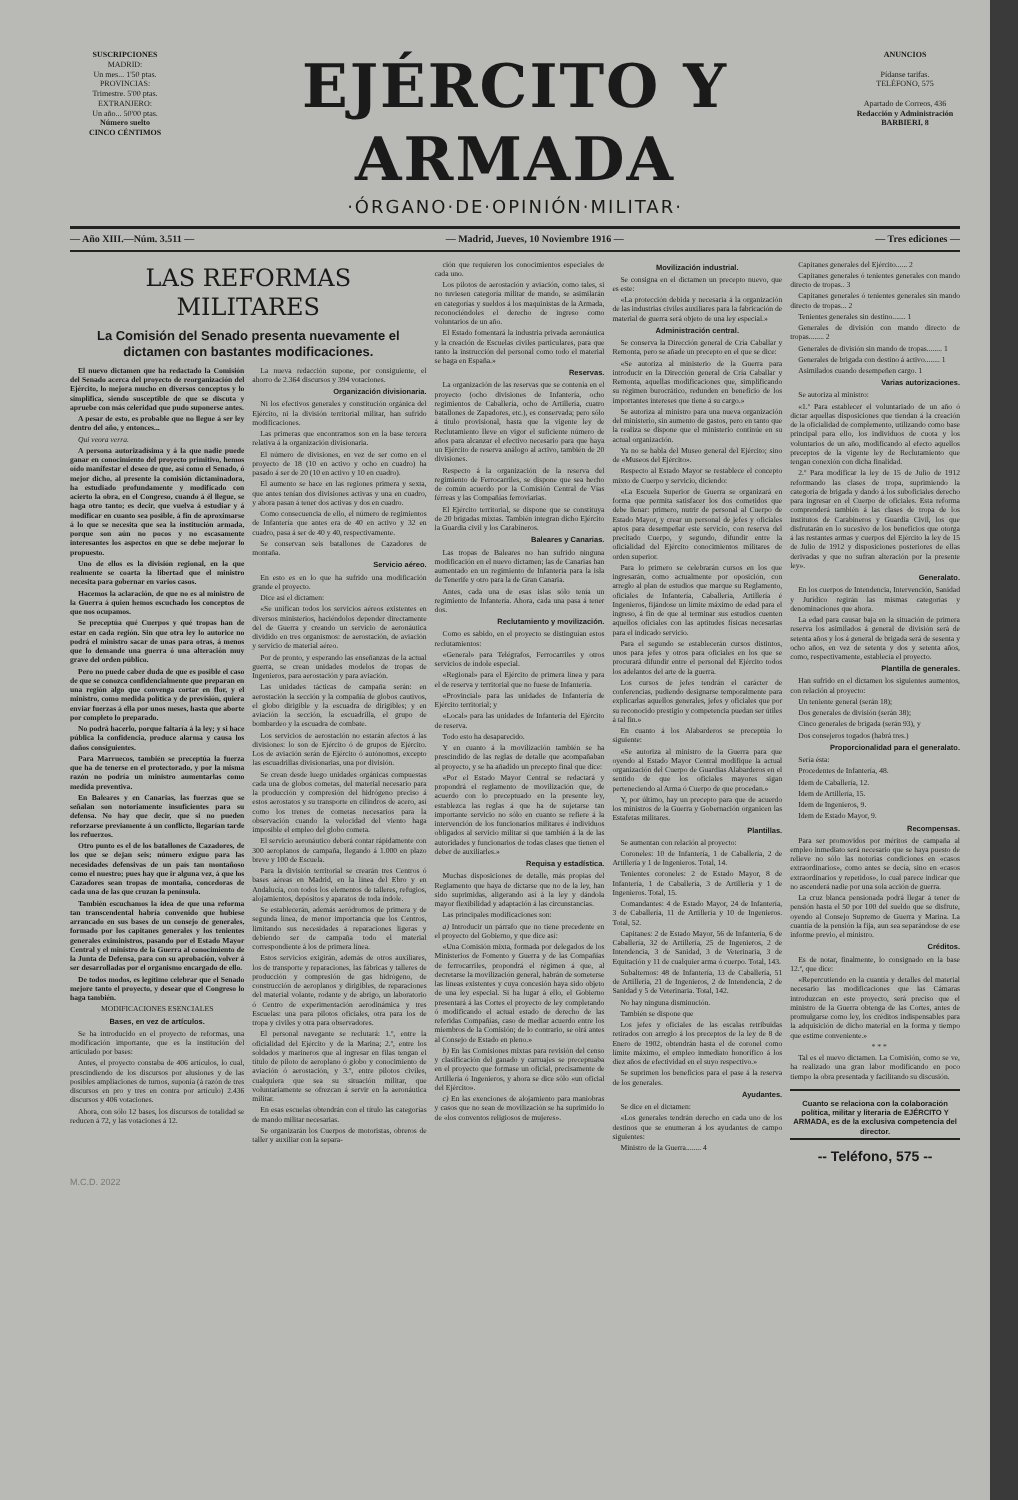SUSCRIPCIONES
MADRID:
Un mes... 1'50 ptas.
PROVINCIAS:
Trimestre. 5'00 ptas.
EXTRANJERO:
Un año... 50'00 ptas.
Número suelto
CINCO CÉNTIMOS
EJÉRCITO Y ARMADA
·ÓRGANO·DE·OPINIÓN·MILITAR·
ANUNCIOS
Pídanse tarifas.
TELÉFONO, 575
Apartado de Correos, 436
Redacción y Administración
BARBIERI, 8
— Año XIII.—Núm. 3.511 — — Madrid, Jueves, 10 Noviembre 1916 — — Tres ediciones —
LAS REFORMAS MILITARES
La Comisión del Senado presenta nuevamente el dictamen con bastantes modificaciones.
El nuevo dictamen que ha redactado la Comisión del Senado acerca del proyecto de reorganización del Ejército, lo mejora mucho en diversos conceptos y lo simplifica, siendo susceptible de que se discuta y apruebe con más celeridad que pudo suponerse antes.
A pesar de esto, es probable que no llegue á ser ley dentro del año, y entonces...
Qui veora verra.
A persona autorizadísima y á la que nadie puede ganar en conocimiento del proyecto primitivo, hemos oído manifestar el deseo de que, así como el Senado, ó mejor dicho, al presente la comisión dictaminadora, ha estudiado profundamente y modificado con acierto la obra, en el Congreso, cuando á él llegue, se haga otro tanto; es decir, que vuelva á estudiar y á modificar en cuanto sea posible, á fin de aproximarse á lo que se necesita que sea la institución armada, porque son aún no pocos y no escasamente interesantes los aspectos en que se debe mejorar lo propuesto.
Uno de ellos es la división regional, en la que realmente se coarta la libertad que el ministro necesita para gobernar en varios casos.
Hacemos la aclaración, de que no es al ministro de la Guerra á quien hemos escuchado los conceptos de que nos ocupamos.
Se preceptúa qué Cuerpos y qué tropas han de estar en cada región. Sin que otra ley lo autorice no podrá el ministro sacar de unas para otras, á menos que lo demande una guerra ó una alteración muy grave del orden público.
Pero no puede caber duda de que es posible el caso de que se conozca confidencialmente que preparan en una región algo que convenga cortar en flor, y el ministro, como medida política y de previsión, quiera enviar fuerzas á ella por unos meses, hasta que aborte por completo lo preparado.
No podrá hacerlo, porque faltaría á la ley; y si hace pública la confidencia, produce alarma y causa los daños consiguientes.
Para Marruecos, también se preceptúa la fuerza que ha de tenerse en el protectorado, y por la misma razón no podría un ministro aumentarlas como medida preventiva.
En Baleares y en Canarias, las fuerzas que se señalan son notoriamente insuficientes para su defensa. No hay que decir, que si no pueden reforzarse previamente á un conflicto, llegarían tarde los refuerzos.
Otro punto es el de los batallones de Cazadores, de los que se dejan seis; número exiguo para las necesidades defensivas de un país tan montañoso como el nuestro; pues hay que ir alguna vez, á que los Cazadores sean tropas de montaña, concedoras de cada una de las que cruzan la península.
También escuchamos la idea de que una reforma tan transcendental habría convenido que hubiese arrancado en sus bases de un consejo de generales, formado por los capitanes generales y los tenientes generales exiministros, pasando por el Estado Mayor Central y el ministro de la Guerra al conocimiento de la Junta de Defensa, para con su aprobación, volver á ser desarrolladas por el organismo encargado de ello.
De todos modos, es legítimo celebrar que el Senado mejore tanto el proyecto, y desear que el Congreso lo haga también.
MODIFICACIONES ESENCIALES
Bases, en vez de artículos.
Se ha introducido en el proyecto de reformas, una modificación importante, que es la institución del articulado por bases:
Antes, el proyecto constaba de 406 artículos, lo cual, prescindiendo de los discursos por alusiones y de las posibles ampliaciones de turnos, suponía (á razón de tres discursos en pro y tres en contra por artículo) 2.436 discursos y 406 votaciones.
Ahora, con sólo 12 bases, los discursos de totalidad se reducen á 72, y las votaciones á 12.
La nueva redacción supone, por consiguiente, el ahorro de 2.364 discursos y 394 votaciones.
Organización divisionaria.
Ni los efectivos generales y constitución orgánica del Ejército, ni la división territorial militar, han sufrido modificaciones.
Las primeras que encontramos son en la base tercera relativa á la organización divisionaria.
El número de divisiones, en vez de ser como en el proyecto de 18 (10 en activo y ocho en cuadro) ha pasado á ser de 20 (10 en activo y 10 en cuadro).
El aumento se hace en las regiones primera y sexta, que antes tenían dos divisiones activas y una en cuadro, y ahora pasan á tener dos activas y dos en cuadro.
Como consecuencia de ello, el número de regimientos de Infantería que antes era de 40 en activo y 32 en cuadro, pasa á ser de 40 y 40, respectivamente.
Se conservan seis batallones de Cazadores de montaña.
Servicio aéreo.
En esto es en lo que ha sufrido una modificación grande el proyecto.
Dice así el dictamen:
«Se unifican todos los servicios aéreos existentes en diversos ministerios, haciéndolos depender directamente del de Guerra y creando un servicio de aeronáutica dividido en tres organismos: de aerostación, de aviación y servicio de material aéreo.
Por de pronto, y esperando las enseñanzas de la actual guerra, se crean unidades modelos de tropas de Ingenieros, para aerostación y para aviación.
Las unidades tácticas de campaña serán: en aerostación la sección y la compañía de globos cautivos, el globo dirigible y la escuadra de dirigibles; y en aviación la sección, la escuadrilla, el grupo de bombardeo y la escuadra de combate.
Los servicios de aerostación no estarán afectos á las divisiones: lo son de Ejército ó de grupos de Ejército. Los de aviación serán de Ejército ó autónomos, excepto las escuadrillas divisionarias, una por división.
Se crean desde luego unidades orgánicas compuestas cada una de globos cometas, del material necesario para la producción y compresión del hidrógeno preciso á estos aerostatos y su transporte en cilindros de acero, así como los trenes de cometas necesarios para la observación cuando la velocidad del viento haga imposible el empleo del globo cometa.
El servicio aeronáutico deberá contar rápidamente con 300 aeroplanos de campaña, llegando á 1.000 en plazo breve y 100 de Escuela.
Para la división territorial se crearán tres Centros ó bases aéreas en Madrid, en la línea del Ebro y en Andalucía, con todos los elementos de talleres, refugios, alojamientos, depósitos y aparatos de toda índole.
Se establecerán, además aeródromos de primera y de segunda línea, de menor importancia que los Centros, limitando sus necesidades á reparaciones ligeras y debiendo ser de campaña todo el material correspondiente á los de primera línea.
Estos servicios exigirán, además de otros auxiliares, los de transporte y reparaciones, las fábricas y talleres de producción y compresión de gas hidrógeno, de construcción de aeroplanos y dirigibles, de reparaciones del material volante, rodante y de abrigo, un laboratorio ó Centro de experimentación aerodinámica y tres Escuelas: una para pilotos oficiales, otra para los de tropa y civiles y otra para observadores.
El personal navegante se reclutará: 1.º, entre la oficialidad del Ejército y de la Marina; 2.º, entre los soldados y marineros que al ingresar en filas tengan el título de piloto de aeroplano ó globo y conocimiento de aviación ó aerostación, y 3.º, entre pilotos civiles, cualquiera que sea su situación militar, que voluntariamente se ofrezcan á servir en la aeronáutica militar.
En esas escuelas obtendrán con el título las categorías de mando militar necesarias.
Se organizarán los Cuerpos de motoristas, obreros de taller y auxiliar con la separa-
ción que requieren los conocimientos especiales de cada uno.
Los pilotos de aerostación y aviación, como tales, si no tuviesen categoría militar de mando, se asimilarán en categorías y sueldos á los maquinistas de la Armada, reconociéndoles el derecho de ingreso como voluntarios de un año.
El Estado fomentará la industria privada aeronáutica y la creación de Escuelas civiles particulares, para que tanto la instrucción del personal como todo el material se haga en España.»
Reservas.
La organización de las reservas que se contenía en el proyecto (ocho divisiones de Infantería, ocho regimientos de Caballería, ocho de Artillería, cuatro batallones de Zapadores, etc.), es conservada; pero sólo á título provisional, hasta que la vigente ley de Reclutamiento lleve en vigor el suficiente número de años para alcanzar el efectivo necesario para que haya un Ejército de reserva análogo al activo, también de 20 divisiones.
Respecto á la organización de la reserva del regimiento de Ferrocarriles, se dispone que sea hecho de común acuerdo por la Comisión Central de Vías férreas y las Compañías ferroviarias.
El Ejército territorial, se dispone que se constituya de 20 brigadas mixtas. También integran dicho Ejército la Guardia civil y los Carabineros.
Baleares y Canarias.
Las tropas de Baleares no han sufrido ninguna modificación en el nuevo dictamen; las de Canarias han aumentado en un regimiento de Infantería para la isla de Tenerife y otro para la de Gran Canaria.
Antes, cada una de esas islas sólo tenía un regimiento de Infantería. Ahora, cada una pasa á tener dos.
Reclutamiento y movilización.
Como es sabido, en el proyecto se distinguían estos reclutamientos:
«General» para Telégrafos, Ferrocarriles y otros servicios de índole especial.
«Regional» para el Ejército de primera línea y para el de reserva y territorial que no fuese de Infantería.
«Provincial» para las unidades de Infantería de Ejército territorial; y
«Local» para las unidades de Infantería del Ejército de reserva.
Todo esto ha desaparecido.
Y en cuanto á la movilización también se ha prescindido de las reglas de detalle que acompañaban al proyecto, y se ha añadido un precepto final que dice:
«Por el Estado Mayor Central se redactará y propondrá el reglamento de movilización que, de acuerdo con lo preceptuado en la presente ley, establezca las reglas á que ha de sujetarse tan importante servicio no sólo en cuanto se refiere á la intervención de los funcionarios militares é individuos obligados al servicio militar si que también á la de las autoridades y funcionarios de todas clases que tienen el deber de auxiliarles.»
Requisa y estadística.
Muchas disposiciones de detalle, más propias del Reglamento que haya de dictarse que no de la ley, han sido suprimidas, aligerando así á la ley y dándola mayor flexibilidad y adaptación á las circunstancias.
Las principales modificaciones son:
a) Introducir un párrafo que no tiene precedente en el proyecto del Gobierno, y que dice así:
«Una Comisión mixta, formada por delegados de los Ministerios de Fomento y Guerra y de las Compañías de ferrocarriles, propondrá el régimen á que, al decretarse la movilización general, habrán de someterse las líneas existentes y cuya concesión haya sido objeto de una ley especial. Si ha lugar á ello, el Gobierno presentará á las Cortes el proyecto de ley completando ó modificando el actual estado de derecho de las referidas Compañías, caso de mediar acuerdo entre los miembros de la Comisión; de lo contrario, se oirá antes al Consejo de Estado en pleno.»
b) En las Comisiones mixtas para revisión del censo y clasificación del ganado y carruajes se preceptuaba en el proyecto que formase un oficial, precisamente de Artillería ó Ingenieros, y ahora se dice sólo «un oficial del Ejército».
c) En las exenciones de alojamiento para maniobras y casos que no sean de movilización se ha suprimido lo de «los conventos religiosos de mujeres».
Movilización industrial.
Se consigna en el dictamen un precepto nuevo, que es este:
«La protección debida y necesaria á la organización de las industrias civiles auxiliares para la fabricación de material de guerra será objeto de una ley especial.»
Administración central.
Se conserva la Dirección general de Cría Caballar y Remonta, pero se añade un precepto en el que se dice:
«Se autoriza al ministerio de la Guerra para introducir en la Dirección general de Cría Caballar y Remonta, aquellas modificaciones que, simplificando su régimen burocrático, redunden en beneficio de los importantes intereses que tiene á su cargo.»
Se autoriza al ministro para una nueva organización del ministerio, sin aumento de gastos, pero en tanto que la realiza se dispone que el ministerio continúe en su actual organización.
Ya no se habla del Museo general del Ejército; sino de «Museos del Ejército».
Respecto al Estado Mayor se restablece el concepto mixto de Cuerpo y servicio, diciendo:
«La Escuela Superior de Guerra se organizará en forma que permita satisfacer los dos cometidos que debe llenar: primero, nutrir de personal al Cuerpo de Estado Mayor, y crear un personal de jefes y oficiales aptos para desempeñar este servicio, con reserva del precitado Cuerpo, y segundo, difundir entre la oficialidad del Ejército conocimientos militares de orden superior.
Para lo primero se celebrarán cursos en los que ingresarán, como actualmente por oposición, con arreglo al plan de estudios que marque su Reglamento, oficiales de Infantería, Caballería, Artillería é Ingenieros, fijándose un límite máximo de edad para el ingreso, á fin de que al terminar sus estudios cuenten aquellos oficiales con las aptitudes físicas necesarias para el indicado servicio.
Para el segundo se establecerán cursos distintos, unos para jefes y otros para oficiales en los que se procurará difundir entre el personal del Ejército todos los adelantos del arte de la guerra.
Los cursos de jefes tendrán el carácter de conferencias, pudiendo designarse temporalmente para explicarlas aquellos generales, jefes y oficiales que por su reconocido prestigio y competencia puedan ser útiles á tal fin.»
En cuanto á los Alabarderos se preceptúa lo siguiente:
«Se autoriza al ministro de la Guerra para que oyendo al Estado Mayor Central modifique la actual organización del Cuerpo de Guardias Alabarderos en el sentido de que los oficiales mayores sigan perteneciendo al Arma ó Cuerpo de que procedan.»
Y, por último, hay un precepto para que de acuerdo los ministros de la Guerra y Gobernación organicen las Estafetas militares.
Plantillas.
Se aumentan con relación al proyecto:
Coroneles: 10 de Infantería, 1 de Caballería, 2 de Artillería y 1 de Ingenieros. Total, 14.
Tenientes coroneles: 2 de Estado Mayor, 8 de Infantería, 1 de Caballería, 3 de Artillería y 1 de Ingenieros. Total, 15.
Comandantes: 4 de Estado Mayor, 24 de Infantería, 3 de Caballería, 11 de Artillería y 10 de Ingenieros. Total, 52.
Capitanes: 2 de Estado Mayor, 56 de Infantería, 6 de Caballería, 32 de Artillería, 25 de Ingenieros, 2 de Intendencia, 3 de Sanidad, 3 de Veterinaria, 3 de Equitación y 11 de cualquier arma ó cuerpo. Total, 143.
Subalternos: 48 de Infantería, 13 de Caballería, 51 de Artillería, 21 de Ingenieros, 2 de Intendencia, 2 de Sanidad y 5 de Veterinaria. Total, 142.
No hay ninguna disminución.
También se dispone que
Los jefes y oficiales de las escalas retribuidas retirados con arreglo á los preceptos de la ley de 8 de Enero de 1902, obtendrán hasta el de coronel como límite máximo, el empleo inmediato honorífico á los diez años de efectividad en el suyo respectivo.»
Se suprimen los beneficios para el pase á la reserva de los generales.
Ayudantes.
Se dice en el dictamen:
«Los generales tendrán derecho en cada uno de los destinos que se enumeran á los ayudantes de campo siguientes:
Ministro de la Guerra........ 4
Capitanes generales del Ejército...... 2
Capitanes generales ó tenientes generales con mando directo de tropas.. 3
Capitanes generales ó tenientes generales sin mando directo de tropas... 2
Tenientes generales sin destino....... 1
Generales de división con mando directo de tropas........ 2
Generales de división sin mando de tropas........ 1
Generales de brigada con destino á activo........ 1
Asimilados cuando desempeñen cargo. 1
Varias autorizaciones.
Se autoriza al ministro:
«1.º Para establecer el voluntariado de un año ó dictar aquellas disposiciones que tiendan á la creación de la oficialidad de complemento, utilizando como base principal para ello, los individuos de cuota y los voluntarios de un año, modificando al efecto aquellos preceptos de la vigente ley de Reclutamiento que tengan conexión con dicha finalidad.
2.º Para modificar la ley de 15 de Julio de 1912 reformando las clases de tropa, suprimiendo la categoría de brigada y dando á los suboficiales derecho para ingresar en el Cuerpo de oficiales. Esta reforma comprenderá también á las clases de tropa de los institutos de Carabineros y Guardia Civil, los que disfrutarán en lo sucesivo de los beneficios que otorga á las restantes armas y cuerpos del Ejército la ley de 15 de Julio de 1912 y disposiciones posteriores de ellas derivadas y que no sufran alteración por la presente ley».
Generalato.
En los cuerpos de Intendencia, Intervención, Sanidad y Jurídico regirán las mismas categorías y denominaciones que ahora.
La edad para causar baja en la situación de primera reserva los asimilados á general de división será de setenta años y los á general de brigada será de sesenta y ocho años, en vez de setenta y dos y setenta años, como, respectivamente, establecía el proyecto.
Plantilla de generales.
Han sufrido en el dictamen los siguientes aumentos, con relación al proyecto:
Un teniente general (serán 18);
Dos generales de división (serán 38);
Cinco generales de brigada (serán 93), y
Dos consejeros togados (habrá tres.)
Proporcionalidad para el generalato.
Sería ésta:
Procedentes de Infantería, 48.
Idem de Caballería, 12.
Idem de Artillería, 15.
Idem de Ingenieros, 9.
Idem de Estado Mayor, 9.
Recompensas.
Para ser promovidos por méritos de campaña al empleo inmediato será necesario que se haya puesto de relieve no sólo las notorias condiciones en «casos extraordinarios», como antes se decía, sino en «casos extraordinarios y repetidos», lo cual parece indicar que no ascenderá nadie por una sola acción de guerra.
La cruz blanca pensionada podrá llegar á tener de pensión hasta el 50 por 100 del sueldo que se disfrute, oyendo al Consejo Supremo de Guerra y Marina. La cuantía de la pensión la fija, aun sea separándose de ese informe previo, el ministro.
Créditos.
Es de notar, finalmente, lo consignado en la base 12.ª, que dice:
«Repercutiendo en la cuantía y detalles del material necesario las modificaciones que las Cámaras introduzcan en este proyecto, será preciso que el ministro de la Guerra obtenga de las Cortes, antes de promulgarse como ley, los créditos indispensables para la adquisición de dicho material en la forma y tiempo que estime conveniente.»
* * *
Tal es el nuevo dictamen. La Comisión, como se ve, ha realizado una gran labor modificando en poco tiempo la obra presentada y facilitando su discusión.
Cuanto se relaciona con la colaboración política, militar y literaria de EJÉRCITO Y ARMADA, es de la exclusiva competencia del director.
-- Teléfono, 575 --
M.C.D. 2022